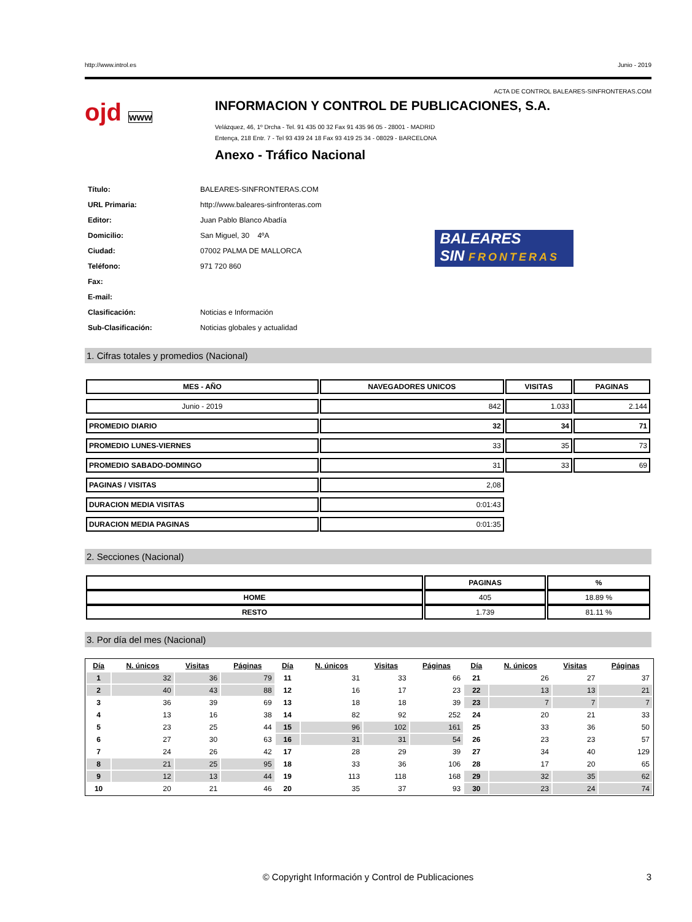http://www.introl.es Junio - 2019
ACTA DE CONTROL BALEARES-SINFRONTERAS.COM
ojd www
INFORMACION Y CONTROL DE PUBLICACIONES, S.A.
Velázquez, 46, 1º Drcha - Tel. 91 435 00 32 Fax 91 435 96 05 - 28001 - MADRID
Entença, 218 Entr. 7 - Tel 93 439 24 18 Fax 93 419 25 34 - 08029 - BARCELONA
Anexo - Tráfico Nacional
| Título: | BALEARES-SINFRONTERAS.COM |
| URL Primaria: | http://www.baleares-sinfronteras.com |
| Editor: | Juan Pablo Blanco Abadía |
| Domicilio: | San Miguel, 30 4ºA |
| Ciudad: | 07002 PALMA DE MALLORCA |
| Teléfono: | 971 720 860 |
| Fax: | |
| E-mail: | |
| Clasificación: | Noticias e Información |
| Sub-Clasificación: | Noticias globales y actualidad |
BALEARES
SIN FRONTERAS
1. Cifras totales y promedios (Nacional)
| MES - AÑO | NAVEGADORES UNICOS | VISITAS | PAGINAS |
| --- | --- | --- | --- |
| Junio - 2019 | 842 | 1.033 | 2.144 |
| PROMEDIO DIARIO | 32 | 34 | 71 |
| PROMEDIO LUNES-VIERNES | 33 | 35 | 73 |
| PROMEDIO SABADO-DOMINGO | 31 | 33 | 69 |
| PAGINAS / VISITAS | 2,08 | | |
| DURACION MEDIA VISITAS | 0:01:43 | | |
| DURACION MEDIA PAGINAS | 0:01:35 | | |
2. Secciones (Nacional)
| | PAGINAS | % |
| --- | --- | --- |
| HOME | 405 | 18.89 % |
| RESTO | 1.739 | 81.11 % |
3. Por día del mes (Nacional)
| Día | N. únicos | Visitas | Páginas | Día | N. únicos | Visitas | Páginas | Día | N. únicos | Visitas | Páginas |
| --- | --- | --- | --- | --- | --- | --- | --- | --- | --- | --- | --- |
| 1 | 32 | 36 | 79 | 11 | 31 | 33 | 66 | 21 | 26 | 27 | 37 |
| 2 | 40 | 43 | 88 | 12 | 16 | 17 | 23 | 22 | 13 | 13 | 21 |
| 3 | 36 | 39 | 69 | 13 | 18 | 18 | 39 | 23 | 7 | 7 | 7 |
| 4 | 13 | 16 | 38 | 14 | 82 | 92 | 252 | 24 | 20 | 21 | 33 |
| 5 | 23 | 25 | 44 | 15 | 96 | 102 | 161 | 25 | 33 | 36 | 50 |
| 6 | 27 | 30 | 63 | 16 | 31 | 31 | 54 | 26 | 23 | 23 | 57 |
| 7 | 24 | 26 | 42 | 17 | 28 | 29 | 39 | 27 | 34 | 40 | 129 |
| 8 | 21 | 25 | 95 | 18 | 33 | 36 | 106 | 28 | 17 | 20 | 65 |
| 9 | 12 | 13 | 44 | 19 | 113 | 118 | 168 | 29 | 32 | 35 | 62 |
| 10 | 20 | 21 | 46 | 20 | 35 | 37 | 93 | 30 | 23 | 24 | 74 |
© Copyright Información y Control de Publicaciones 3